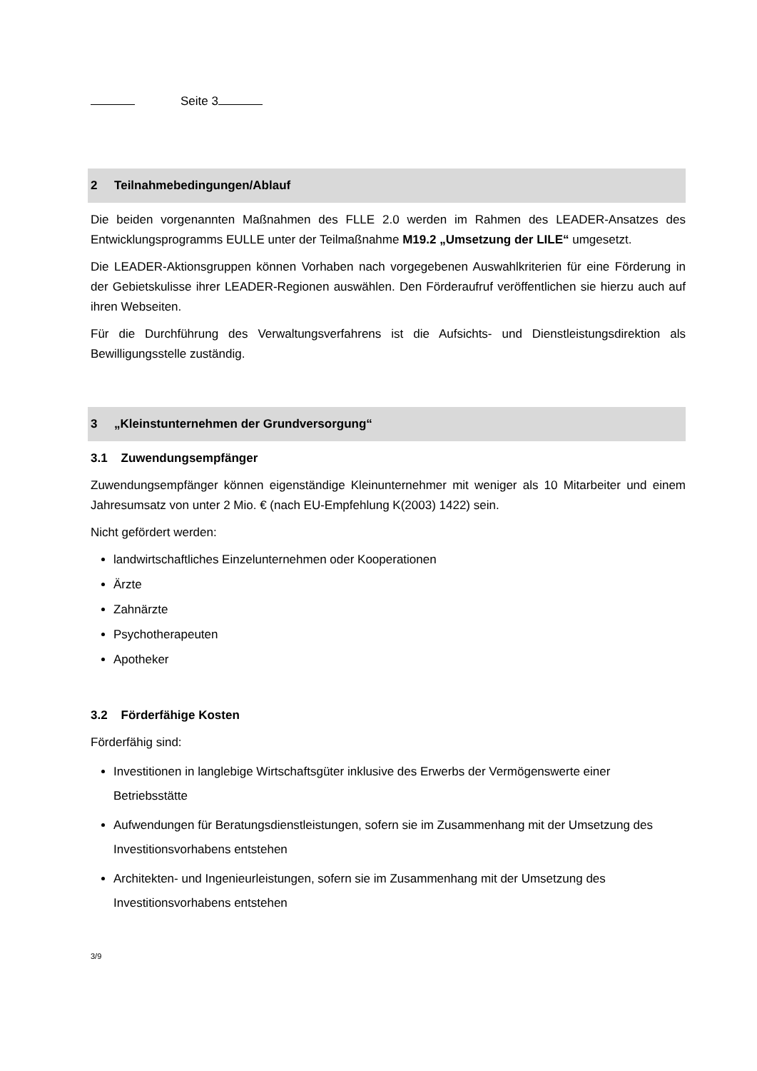Seite 3
2 Teilnahmebedingungen/Ablauf
Die beiden vorgenannten Maßnahmen des FLLE 2.0 werden im Rahmen des LEADER-Ansatzes des Entwicklungsprogramms EULLE unter der Teilmaßnahme M19.2 „Umsetzung der LILE“ umgesetzt.
Die LEADER-Aktionsgruppen können Vorhaben nach vorgegebenen Auswahlkriterien für eine Förderung in der Gebietskulisse ihrer LEADER-Regionen auswählen. Den Förderaufruf veröffentlichen sie hierzu auch auf ihren Webseiten.
Für die Durchführung des Verwaltungsverfahrens ist die Aufsichts- und Dienstleistungsdirektion als Bewilligungsstelle zuständig.
3 „Kleinstunternehmen der Grundversorgung“
3.1 Zuwendungsempfänger
Zuwendungsempfänger können eigenständige Kleinunternehmer mit weniger als 10 Mitarbeiter und einem Jahresumsatz von unter 2 Mio. € (nach EU-Empfehlung K(2003) 1422) sein.
Nicht gefördert werden:
landwirtschaftliches Einzelunternehmen oder Kooperationen
Ärzte
Zahnärzte
Psychotherapeuten
Apotheker
3.2 Förderfähige Kosten
Förderfähig sind:
Investitionen in langlebige Wirtschaftsgüter inklusive des Erwerbs der Vermögenswerte einer Betriebsstätte
Aufwendungen für Beratungsdienstleistungen, sofern sie im Zusammenhang mit der Umsetzung des Investitionsvorhabens entstehen
Architekten- und Ingenieurleistungen, sofern sie im Zusammenhang mit der Umsetzung des Investitionsvorhabens entstehen
3/9